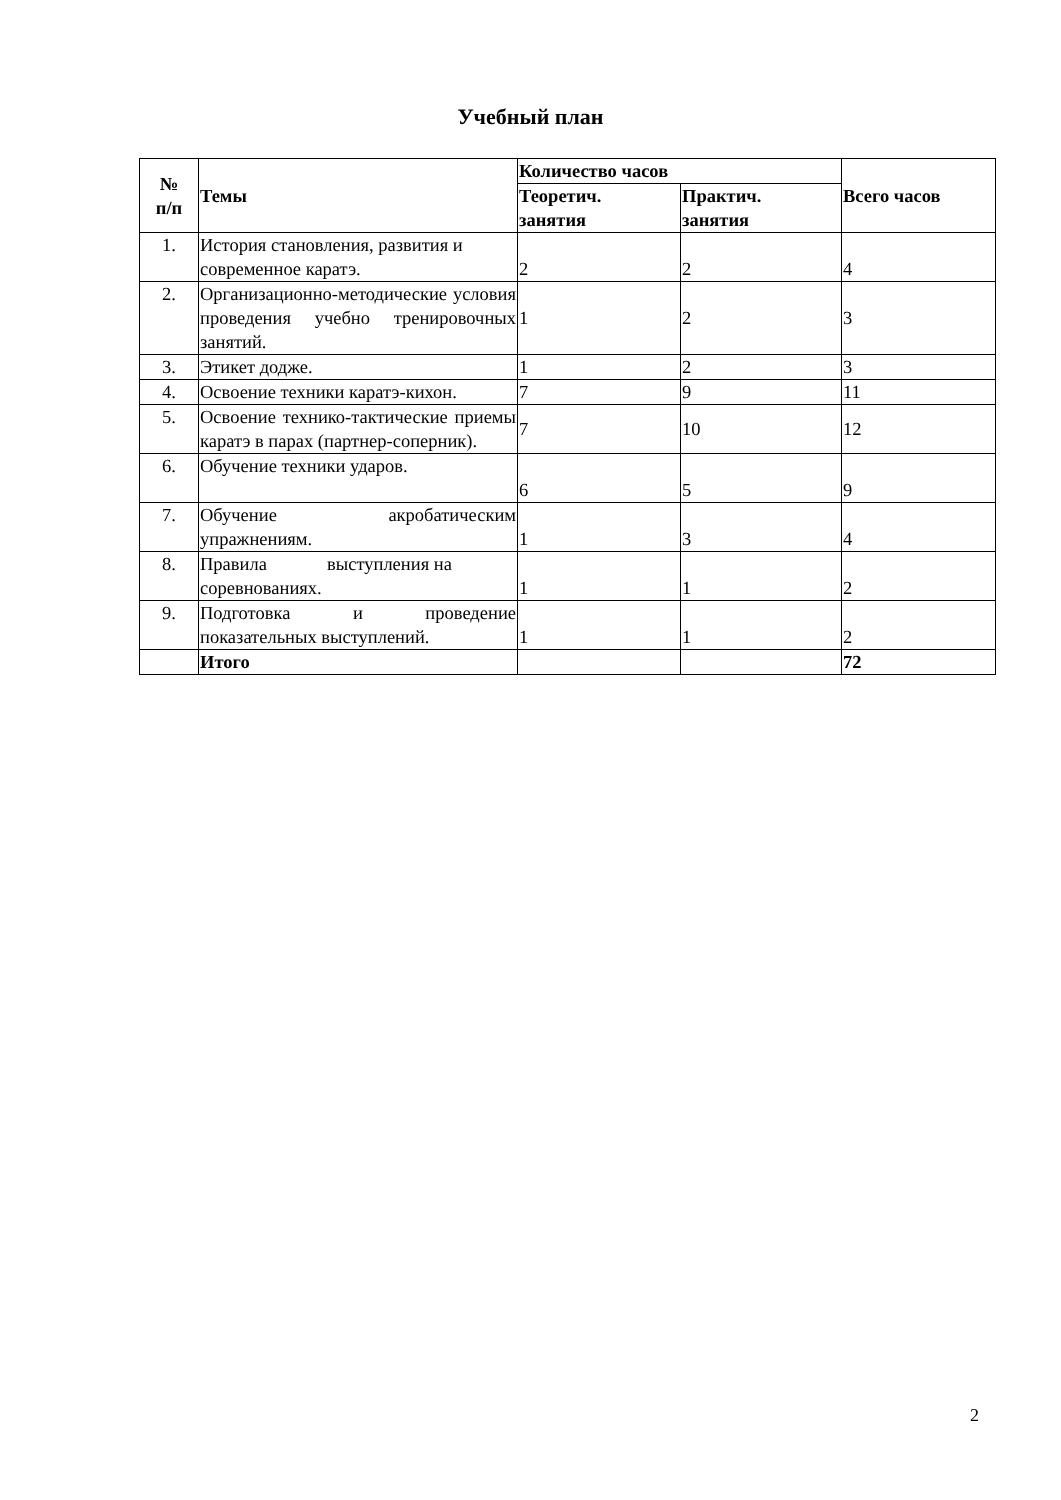Учебный план
| № п/п | Темы | Количество часов | | Всего часов |
| --- | --- | --- | --- | --- |
| | | Теоретич. занятия | Практич. занятия | |
| 1. | История становления, развития и современное каратэ. | 2 | 2 | 4 |
| 2. | Организационно-методические условия проведения учебно тренировочных занятий. | 1 | 2 | 3 |
| 3. | Этикет додже. | 1 | 2 | 3 |
| 4. | Освоение техники каратэ-кихон. | 7 | 9 | 11 |
| 5. | Освоение технико-тактические приемы каратэ в парах (партнер-соперник). | 7 | 10 | 12 |
| 6. | Обучение техники ударов. | 6 | 5 | 9 |
| 7. | Обучение акробатическим упражнениям. | 1 | 3 | 4 |
| 8. | Правила выступления на соревнованиях. | 1 | 1 | 2 |
| 9. | Подготовка и проведение показательных выступлений. | 1 | 1 | 2 |
| | Итого | | | 72 |
2